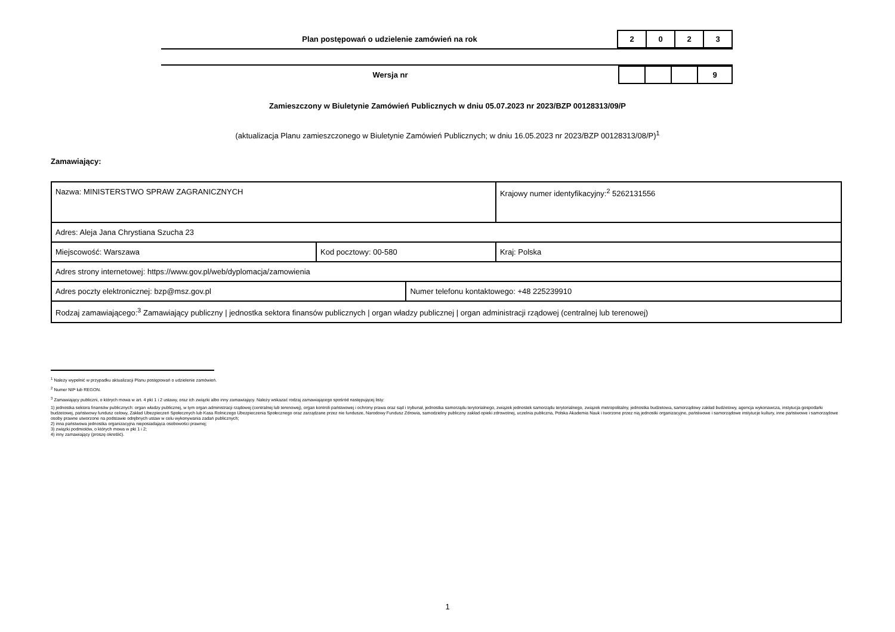Plan postępowań o udzielenie zamówień na rok
2 0 2 3
Wersja nr
9
Zamieszczony w Biuletynie Zamówień Publicznych w dniu 05.07.2023 nr 2023/BZP 00128313/09/P
(aktualizacja Planu zamieszczonego w Biuletynie Zamówień Publicznych; w dniu 16.05.2023 nr 2023/BZP 00128313/08/P)<sup>1</sup>
Zamawiający:
| Nazwa: MINISTERSTWO SPRAW ZAGRANICZNYCH | | | Krajowy numer identyfikacyjny:<sup>2</sup> 5262131556 |
| Adres: Aleja Jana Chrystiana Szucha 23 | | | |
| Miejscowość: Warszawa | Kod pocztowy: 00-580 | | Kraj: Polska |
| Adres strony internetowej: https://www.gov.pl/web/dyplomacja/zamowienia | | | |
| Adres poczty elektronicznej: bzp@msz.gov.pl | | Numer telefonu kontaktowego: +48 225239910 | |
| Rodzaj zamawiającego:<sup>3</sup> Zamawiający publiczny / jednostka sektora finansów publicznych / organ władzy publicznej / organ administracji rządowej (centralnej lub terenowej) | | | |
<sup>1</sup> Należy wypełnić w przypadku aktualizacji Planu postępowań o udzielenie zamówień.
<sup>2</sup> Numer NIP lub REGON.
<sup>3</sup> Zamawiający publiczni, o których mowa w art. 4 pkt 1 i 2 ustawy, oraz ich związki albo inny zamawiający. Należy wskazać rodzaj zamawiającego spośród następującej listy:
1) jednostka sektora finansów publicznych: organ władzy publicznej, w tym organ administracji rządowej (centralnej lub terenowej), organ kontroli państwowej i ochrony prawa oraz sąd i trybunał, jednostka samorządu terytorialnego, związek jednostek samorządu terytorialnego, związek metropolitalny, jednostka budżetowa, samorządowy zakład budżetowy, agencja wykonawcza, instytucja gospodarki budżetowej, państwowy fundusz celowy, Zakład Ubezpieczeń Społecznych lub Kasa Rolniczego Ubezpieczenia Społecznego oraz zarządzane przez nie fundusze, Narodowy Fundusz Zdrowia, samodzielny publiczny zakład opieki zdrowotnej, uczelnia publiczna, Polska Akademia Nauk i tworzone przez nią jednostki organizacyjne, państwowe i samorządowe instytucje kultury, inne państwowe i samorządowe osoby prawne utworzone na podstawie odrębnych ustaw w celu wykonywania zadań publicznych;
2) inna państwowa jednostka organizacyjna nieposiadająca osobowości prawnej;
3) związki podmiotów, o których mowa w pkt 1 i 2;
4) inny zamawiający (proszę określić).
1